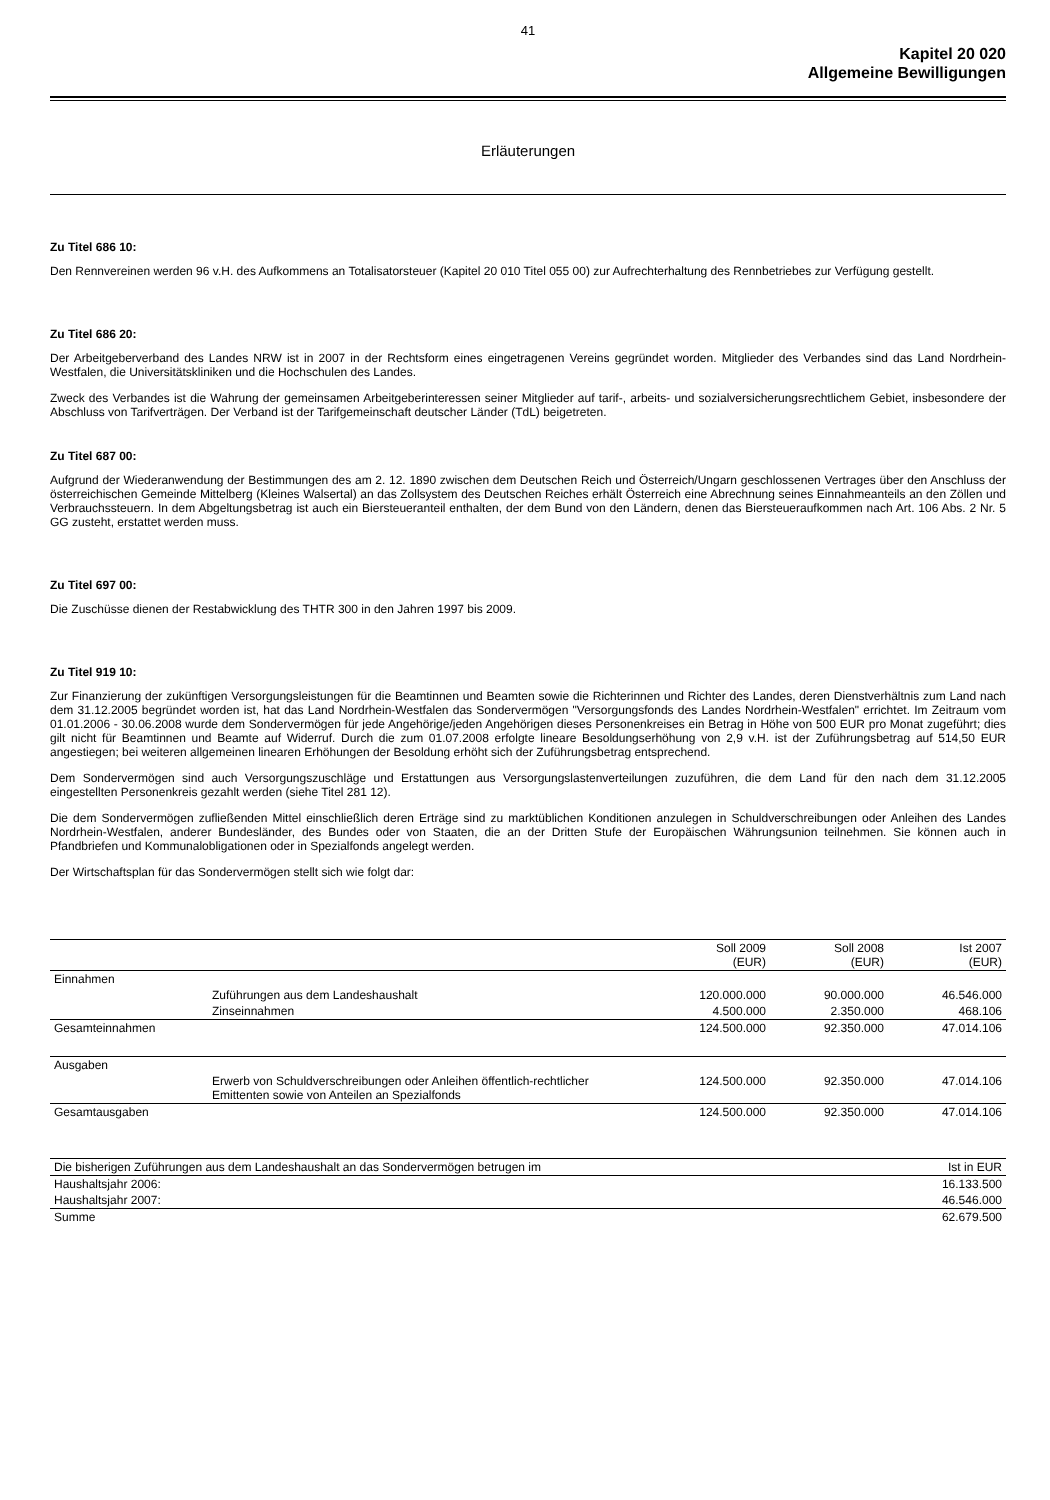41
Kapitel 20 020
Allgemeine Bewilligungen
Erläuterungen
Zu Titel 686 10:
Den Rennvereinen werden 96 v.H. des Aufkommens an Totalisatorsteuer (Kapitel 20 010 Titel 055 00) zur Aufrechterhaltung des Rennbetriebes zur Verfügung gestellt.
Zu Titel 686 20:
Der Arbeitgeberverband des Landes NRW ist in 2007 in der Rechtsform eines eingetragenen Vereins gegründet worden. Mitglieder des Verbandes sind das Land Nordrhein-Westfalen, die Universitätskliniken und die Hochschulen des Landes.
Zweck des Verbandes ist die Wahrung der gemeinsamen Arbeitgeberinteressen seiner Mitglieder auf tarif-, arbeits- und sozialversicherungsrechtlichem Gebiet, insbesondere der Abschluss von Tarifverträgen. Der Verband ist der Tarifgemeinschaft deutscher Länder (TdL) beigetreten.
Zu Titel 687 00:
Aufgrund der Wiederanwendung der Bestimmungen des am 2. 12. 1890 zwischen dem Deutschen Reich und Österreich/Ungarn geschlossenen Vertrages über den Anschluss der österreichischen Gemeinde Mittelberg (Kleines Walsertal) an das Zollsystem des Deutschen Reiches erhält Österreich eine Abrechnung seines Einnahmeanteils an den Zöllen und Verbrauchssteuern. In dem Abgeltungsbetrag ist auch ein Biersteueranteil enthalten, der dem Bund von den Ländern, denen das Biersteueraufkommen nach Art. 106 Abs. 2 Nr. 5 GG zusteht, erstattet werden muss.
Zu Titel 697 00:
Die Zuschüsse dienen der Restabwicklung des THTR 300 in den Jahren 1997 bis 2009.
Zu Titel 919 10:
Zur Finanzierung der zukünftigen Versorgungsleistungen für die Beamtinnen und Beamten sowie die Richterinnen und Richter des Landes, deren Dienstverhältnis zum Land nach dem 31.12.2005 begründet worden ist, hat das Land Nordrhein-Westfalen das Sondervermögen "Versorgungsfonds des Landes Nordrhein-Westfalen" errichtet. Im Zeitraum vom 01.01.2006 - 30.06.2008 wurde dem Sondervermögen für jede Angehörige/jeden Angehörigen dieses Personenkreises ein Betrag in Höhe von 500 EUR pro Monat zugeführt; dies gilt nicht für Beamtinnen und Beamte auf Widerruf. Durch die zum 01.07.2008 erfolgte lineare Besoldungserhöhung von 2,9 v.H. ist der Zuführungsbetrag auf 514,50 EUR angestiegen; bei weiteren allgemeinen linearen Erhöhungen der Besoldung erhöht sich der Zuführungsbetrag entsprechend.
Dem Sondervermögen sind auch Versorgungszuschläge und Erstattungen aus Versorgungslastenverteilungen zuzuführen, die dem Land für den nach dem 31.12.2005 eingestellten Personenkreis gezahlt werden (siehe Titel 281 12).
Die dem Sondervermögen zufließenden Mittel einschließlich deren Erträge sind zu marktüblichen Konditionen anzulegen in Schuldverschreibungen oder Anleihen des Landes Nordrhein-Westfalen, anderer Bundesländer, des Bundes oder von Staaten, die an der Dritten Stufe der Europäischen Währungsunion teilnehmen. Sie können auch in Pfandbriefen und Kommunalobligationen oder in Spezialfonds angelegt werden.
Der Wirtschaftsplan für das Sondervermögen stellt sich wie folgt dar:
| | | Soll 2009 (EUR) | Soll 2008 (EUR) | Ist 2007 (EUR) |
| --- | --- | --- | --- | --- |
| Einnahmen | | | | |
| | Zuführungen aus dem Landeshaushalt | 120.000.000 | 90.000.000 | 46.546.000 |
| | Zinseinnahmen | 4.500.000 | 2.350.000 | 468.106 |
| Gesamteinnahmen | | 124.500.000 | 92.350.000 | 47.014.106 |
| Ausgaben | | | | |
| | Erwerb von Schuldverschreibungen oder Anleihen öffentlich-rechtlicher Emittenten sowie von Anteilen an Spezialfonds | 124.500.000 | 92.350.000 | 47.014.106 |
| Gesamtausgaben | | 124.500.000 | 92.350.000 | 47.014.106 |
| Die bisherigen Zuführungen aus dem Landeshaushalt an das Sondervermögen betrugen im | Ist in EUR |
| --- | --- |
| Haushaltsjahr 2006: | 16.133.500 |
| Haushaltsjahr 2007: | 46.546.000 |
| Summe | 62.679.500 |